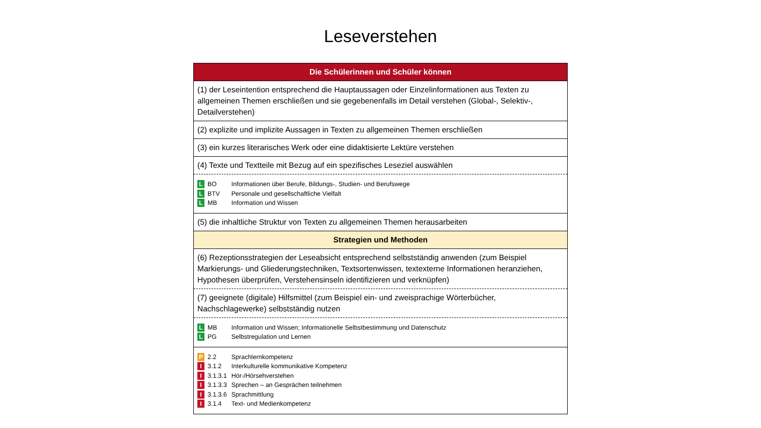Leseverstehen
| Die Schülerinnen und Schüler können |
| (1) der Leseintention entsprechend die Hauptaussagen oder Einzelinformationen aus Texten zu allgemeinen Themen erschließen und sie gegebenenfalls im Detail verstehen (Global-, Selektiv-, Detailverstehen) |
| (2) explizite und implizite Aussagen in Texten zu allgemeinen Themen erschließen |
| (3) ein kurzes literarisches Werk oder eine didaktisierte Lektüre verstehen |
| (4) Texte und Textteile mit Bezug auf ein spezifisches Leseziel auswählen |
| L BO Informationen über Berufe, Bildungs-, Studien- und Berufswege L BTV Personale und gesellschaftliche Vielfalt L MB Information und Wissen |
| (5) die inhaltliche Struktur von Texten zu allgemeinen Themen herausarbeiten |
| Strategien und Methoden |
| (6) Rezeptionsstrategien der Leseabsicht entsprechend selbstständig anwenden (zum Beispiel Markierungs- und Gliederungstechniken, Textsortenwissen, textexterne Informationen heranziehen, Hypothesen überprüfen, Verstehensinseln identifizieren und verknüpfen) |
| (7) geeignete (digitale) Hilfsmittel (zum Beispiel ein- und zweisprachige Wörterbücher, Nachschlagewerke) selbstständig nutzen |
| L MB Information und Wissen; Informationelle Selbstbestimmung und Datenschutz L PG Selbstregulation und Lernen |
| P 2.2 Sprachlernkompetenz I 3.1.2 Interkulturelle kommunikative Kompetenz I 3.1.3.1 Hör-/Hörsehverstehen I 3.1.3.3 Sprechen – an Gesprächen teilnehmen I 3.1.3.6 Sprachmittlung I 3.1.4 Text- und Medienkompetenz |